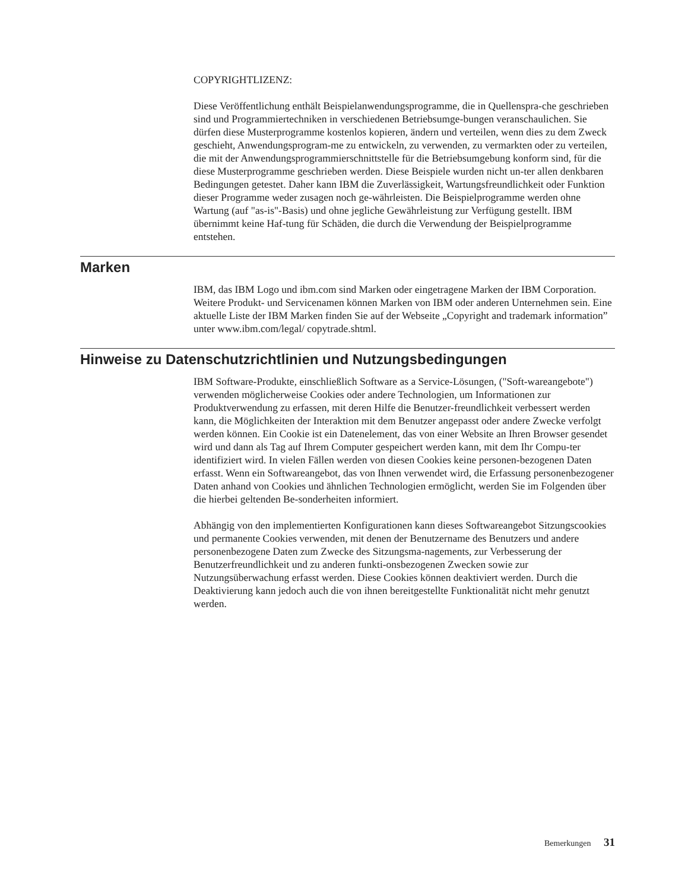COPYRIGHTLIZENZ:
Diese Veröffentlichung enthält Beispielanwendungsprogramme, die in Quellenspra-che geschrieben sind und Programmiertechniken in verschiedenen Betriebsumge-bungen veranschaulichen. Sie dürfen diese Musterprogramme kostenlos kopieren, ändern und verteilen, wenn dies zu dem Zweck geschieht, Anwendungsprogram-me zu entwickeln, zu verwenden, zu vermarkten oder zu verteilen, die mit der Anwendungsprogrammierschnittstelle für die Betriebsumgebung konform sind, für die diese Musterprogramme geschrieben werden. Diese Beispiele wurden nicht un-ter allen denkbaren Bedingungen getestet. Daher kann IBM die Zuverlässigkeit, Wartungsfreundlichkeit oder Funktion dieser Programme weder zusagen noch ge-währleisten. Die Beispielprogramme werden ohne Wartung (auf "as-is"-Basis) und ohne jegliche Gewährleistung zur Verfügung gestellt. IBM übernimmt keine Haf-tung für Schäden, die durch die Verwendung der Beispielprogramme entstehen.
Marken
IBM, das IBM Logo und ibm.com sind Marken oder eingetragene Marken der IBM Corporation. Weitere Produkt- und Servicenamen können Marken von IBM oder anderen Unternehmen sein. Eine aktuelle Liste der IBM Marken finden Sie auf der Webseite „Copyright and trademark information” unter www.ibm.com/legal/ copytrade.shtml.
Hinweise zu Datenschutzrichtlinien und Nutzungsbedingungen
IBM Software-Produkte, einschließlich Software as a Service-Lösungen, ("Soft-wareangebote") verwenden möglicherweise Cookies oder andere Technologien, um Informationen zur Produktverwendung zu erfassen, mit deren Hilfe die Benutzer-freundlichkeit verbessert werden kann, die Möglichkeiten der Interaktion mit dem Benutzer angepasst oder andere Zwecke verfolgt werden können. Ein Cookie ist ein Datenelement, das von einer Website an Ihren Browser gesendet wird und dann als Tag auf Ihrem Computer gespeichert werden kann, mit dem Ihr Compu-ter identifiziert wird. In vielen Fällen werden von diesen Cookies keine personen-bezogenen Daten erfasst. Wenn ein Softwareangebot, das von Ihnen verwendet wird, die Erfassung personenbezogener Daten anhand von Cookies und ähnlichen Technologien ermöglicht, werden Sie im Folgenden über die hierbei geltenden Be-sonderheiten informiert.
Abhängig von den implementierten Konfigurationen kann dieses Softwareangebot Sitzungscookies und permanente Cookies verwenden, mit denen der Benutzername des Benutzers und andere personenbezogene Daten zum Zwecke des Sitzungsma-nagements, zur Verbesserung der Benutzerfreundlichkeit und zu anderen funkti-onsbezogenen Zwecken sowie zur Nutzungsüberwachung erfasst werden. Diese Cookies können deaktiviert werden. Durch die Deaktivierung kann jedoch auch die von ihnen bereitgestellte Funktionalität nicht mehr genutzt werden.
Bemerkungen 31